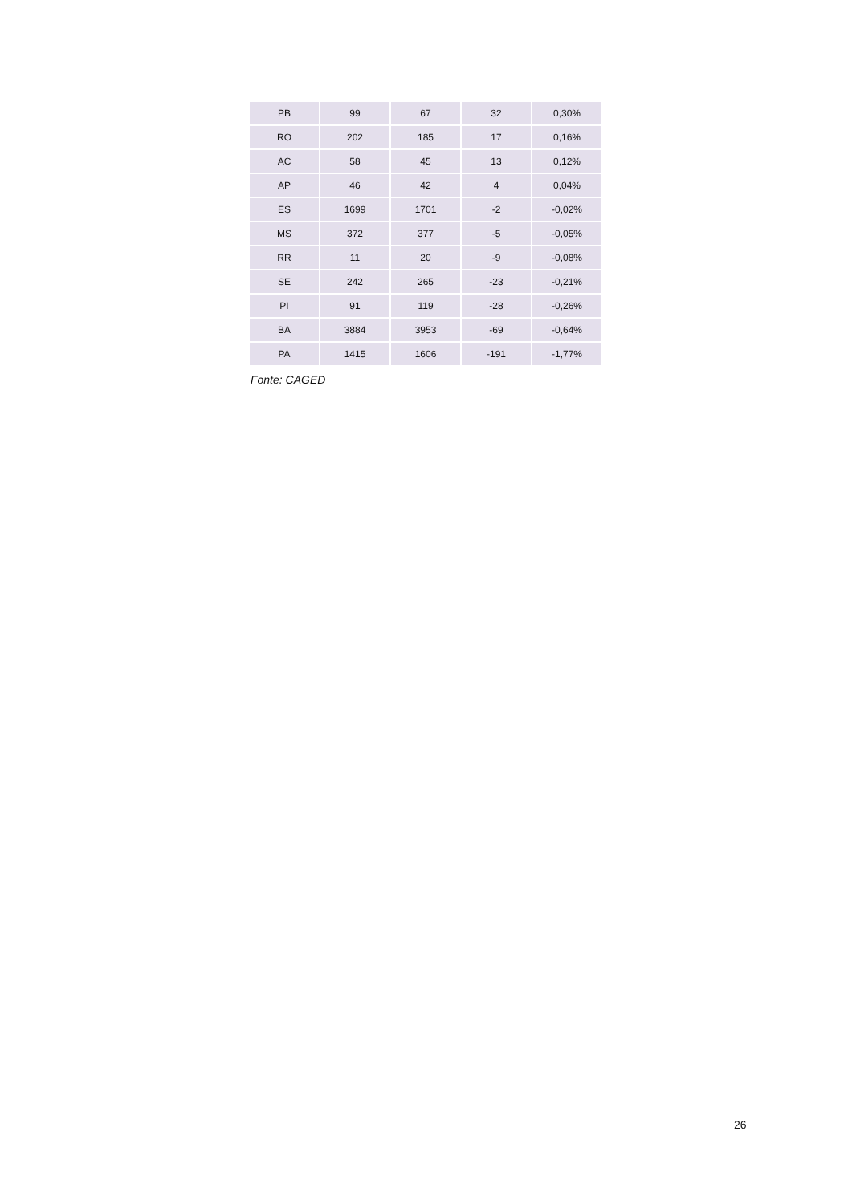| PB | 99 | 67 | 32 | 0,30% |
| RO | 202 | 185 | 17 | 0,16% |
| AC | 58 | 45 | 13 | 0,12% |
| AP | 46 | 42 | 4 | 0,04% |
| ES | 1699 | 1701 | -2 | -0,02% |
| MS | 372 | 377 | -5 | -0,05% |
| RR | 11 | 20 | -9 | -0,08% |
| SE | 242 | 265 | -23 | -0,21% |
| PI | 91 | 119 | -28 | -0,26% |
| BA | 3884 | 3953 | -69 | -0,64% |
| PA | 1415 | 1606 | -191 | -1,77% |
Fonte: CAGED
26